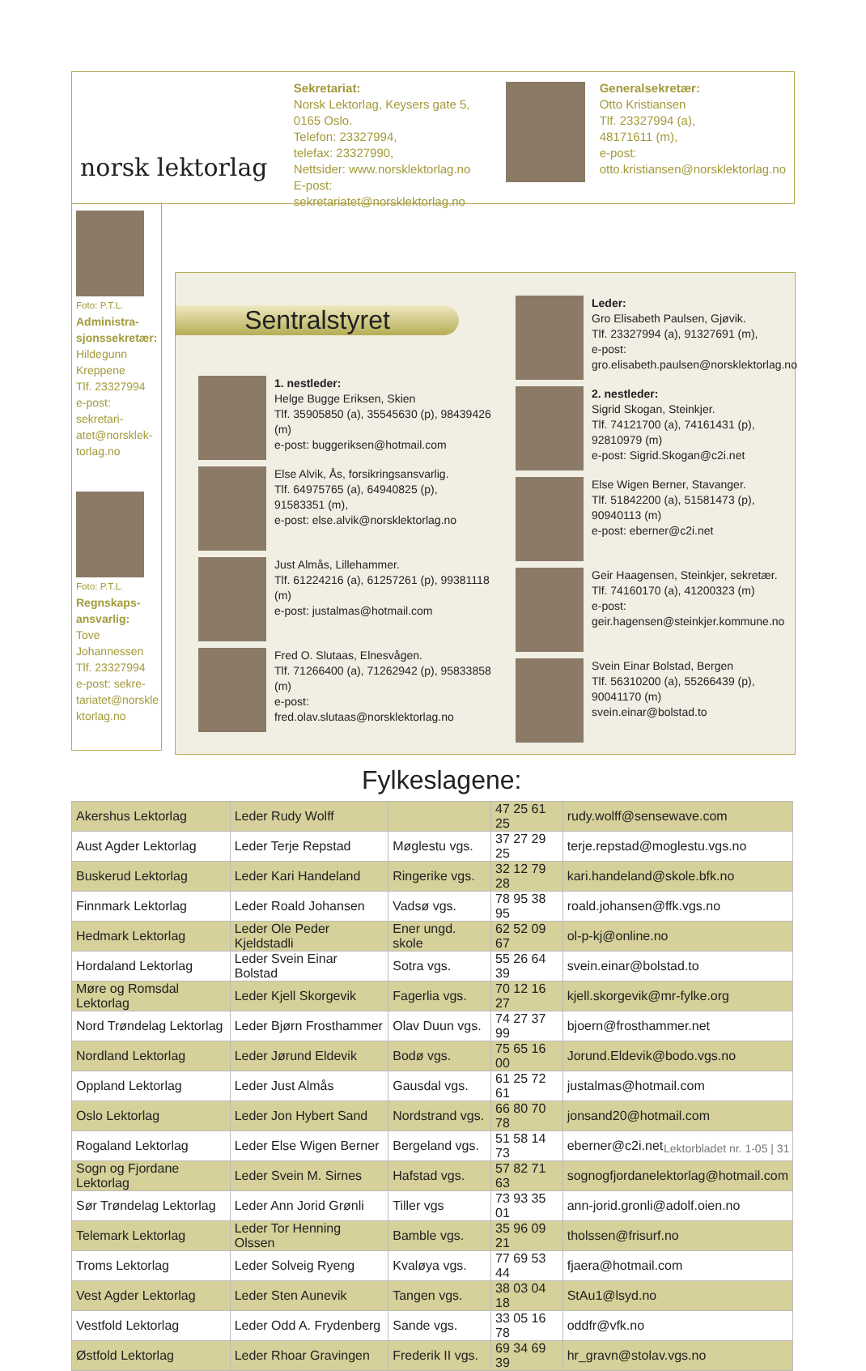norsk lektorlag
Sekretariat:
Norsk Lektorlag, Keysers gate 5,
0165 Oslo.
Telefon: 23327994,
telefax: 23327990,
Nettsider: www.norsklektorlag.no
E-post: sekretariatet@norsklektorlag.no
Generalsekretær:
Otto Kristiansen
Tlf. 23327994 (a),
48171611 (m),
e-post:
otto.kristiansen@norsklektorlag.no
Foto: P.T.L. Administra-sjonssekretær:
Hildegunn Kreppene
Tlf. 23327994
e-post: sekretari-atet@norsklek-torlag.no
Foto: P.T.L. Regnskaps-ansvarlig:
Tove Johannessen
Tlf. 23327994
e-post: sekre-tariatet@norskle ktorlag.no
Sentralstyret
1. nestleder:
Helge Bugge Eriksen, Skien
Tlf. 35905850 (a), 35545630 (p), 98439426 (m)
e-post: buggeriksen@hotmail.com
Else Alvik, Ås, forsikringsansvarlig.
Tlf. 64975765 (a), 64940825 (p),
91583351 (m),
e-post: else.alvik@norsklektorlag.no
Just Almås, Lillehammer.
Tlf. 61224216 (a), 61257261 (p), 99381118 (m)
e-post: justalmas@hotmail.com
Fred O. Slutaas, Elnesvågen.
Tlf. 71266400 (a), 71262942 (p), 95833858 (m)
e-post: fred.olav.slutaas@norsklektorlag.no
Leder:
Gro Elisabeth Paulsen, Gjøvik.
Tlf. 23327994 (a), 91327691 (m),
e-post:
gro.elisabeth.paulsen@norsklektorlag.no
2. nestleder:
Sigrid Skogan, Steinkjer.
Tlf. 74121700 (a), 74161431 (p),
92810979 (m)
e-post: Sigrid.Skogan@c2i.net
Else Wigen Berner, Stavanger.
Tlf. 51842200 (a), 51581473 (p),
90940113 (m)
e-post: eberner@c2i.net
Geir Haagensen, Steinkjer, sekretær.
Tlf. 74160170 (a), 41200323 (m)
e-post:
geir.hagensen@steinkjer.kommune.no
Svein Einar Bolstad, Bergen
Tlf. 56310200 (a), 55266439 (p),
90041170 (m)
svein.einar@bolstad.to
Fylkeslagene:
| Akershus Lektorlag | Leder Rudy Wolff | | 47 25 61 25 | rudy.wolff@sensewave.com |
| Aust Agder Lektorlag | Leder Terje Repstad | Møglestu vgs. | 37 27 29 25 | terje.repstad@moglestu.vgs.no |
| Buskerud Lektorlag | Leder Kari Handeland | Ringerike vgs. | 32 12 79 28 | kari.handeland@skole.bfk.no |
| Finnmark Lektorlag | Leder Roald Johansen | Vadsø vgs. | 78 95 38 95 | roald.johansen@ffk.vgs.no |
| Hedmark Lektorlag | Leder Ole Peder Kjeldstadli | Ener ungd. skole | 62 52 09 67 | ol-p-kj@online.no |
| Hordaland Lektorlag | Leder Svein Einar Bolstad | Sotra vgs. | 55 26 64 39 | svein.einar@bolstad.to |
| Møre og Romsdal Lektorlag | Leder Kjell Skorgevik | Fagerlia vgs. | 70 12 16 27 | kjell.skorgevik@mr-fylke.org |
| Nord Trøndelag Lektorlag | Leder Bjørn Frosthammer | Olav Duun vgs. | 74 27 37 99 | bjoern@frosthammer.net |
| Nordland Lektorlag | Leder Jørund Eldevik | Bodø vgs. | 75 65 16 00 | Jorund.Eldevik@bodo.vgs.no |
| Oppland Lektorlag | Leder Just Almås | Gausdal vgs. | 61 25 72 61 | justalmas@hotmail.com |
| Oslo Lektorlag | Leder Jon Hybert Sand | Nordstrand vgs. | 66 80 70 78 | jonsand20@hotmail.com |
| Rogaland Lektorlag | Leder Else Wigen Berner | Bergeland vgs. | 51 58 14 73 | eberner@c2i.net |
| Sogn og Fjordane Lektorlag | Leder Svein M. Sirnes | Hafstad vgs. | 57 82 71 63 | sognogfjordanelektorlag@hotmail.com |
| Sør Trøndelag Lektorlag | Leder Ann Jorid Grønli | Tiller vgs | 73 93 35 01 | ann-jorid.gronli@adolf.oien.no |
| Telemark Lektorlag | Leder Tor Henning Olssen | Bamble vgs. | 35 96 09 21 | tholssen@frisurf.no |
| Troms Lektorlag | Leder Solveig Ryeng | Kvaløya vgs. | 77 69 53 44 | fjaera@hotmail.com |
| Vest Agder Lektorlag | Leder Sten Aunevik | Tangen vgs. | 38 03 04 18 | StAu1@lsyd.no |
| Vestfold Lektorlag | Leder Odd A. Frydenberg | Sande vgs. | 33 05 16 78 | oddfr@vfk.no |
| Østfold Lektorlag | Leder Rhoar Gravingen | Frederik II vgs. | 69 34 69 39 | hr_gravn@stolav.vgs.no |
Lektorbladet nr. 1-05 | 31